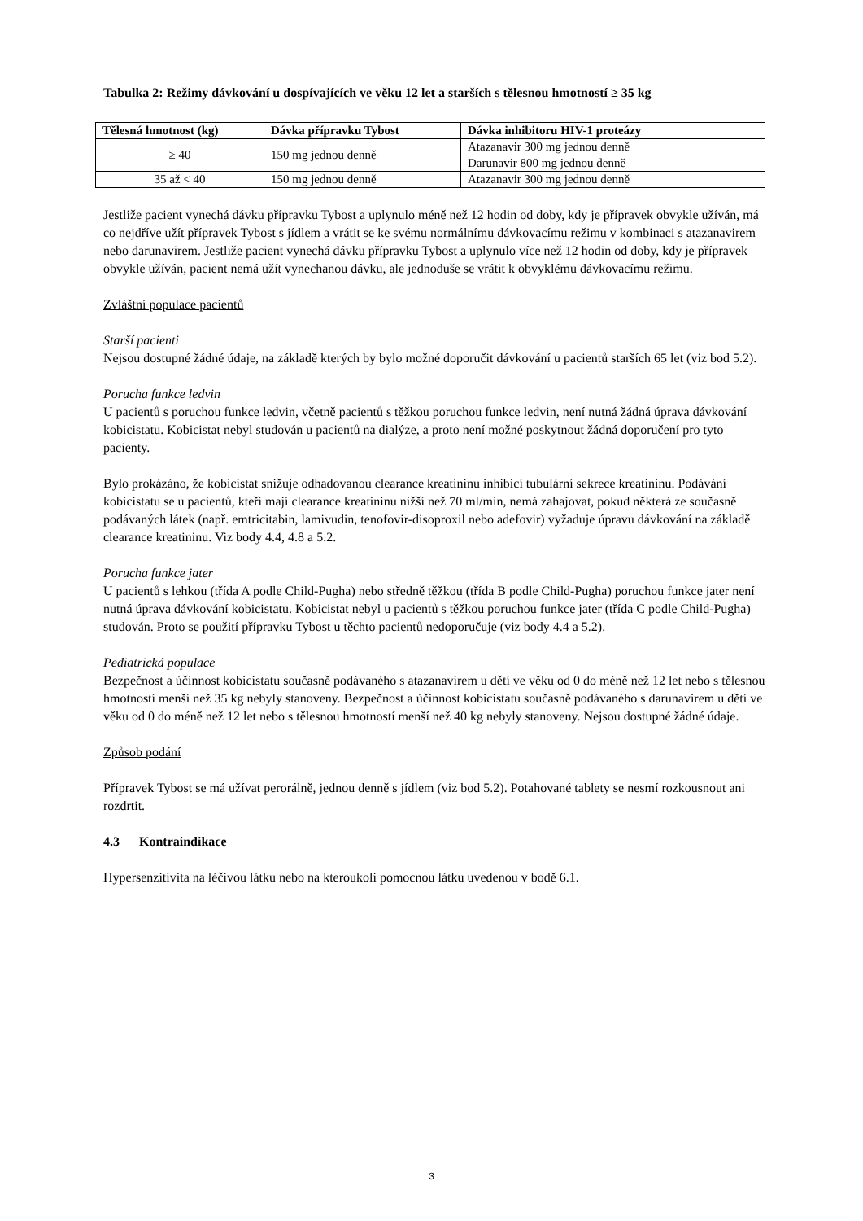Tabulka 2: Režimy dávkování u dospívajících ve věku 12 let a starších s tělesnou hmotností ≥ 35 kg
| Tělesná hmotnost (kg) | Dávka přípravku Tybost | Dávka inhibitoru HIV-1 proteázy |
| --- | --- | --- |
| ≥ 40 | 150 mg jednou denně | Atazanavir 300 mg jednou denně |
| | | Darunavir 800 mg jednou denně |
| 35 až < 40 | 150 mg jednou denně | Atazanavir 300 mg jednou denně |
Jestliže pacient vynechá dávku přípravku Tybost a uplynulo méně než 12 hodin od doby, kdy je přípravek obvykle užíván, má co nejdříve užít přípravek Tybost s jídlem a vrátit se ke svému normálnímu dávkovacímu režimu v kombinaci s atazanavirem nebo darunavirem. Jestliže pacient vynechá dávku přípravku Tybost a uplynulo více než 12 hodin od doby, kdy je přípravek obvykle užíván, pacient nemá užít vynechanou dávku, ale jednoduše se vrátit k obvyklému dávkovacímu režimu.
Zvláštní populace pacientů
Starší pacienti
Nejsou dostupné žádné údaje, na základě kterých by bylo možné doporučit dávkování u pacientů starších 65 let (viz bod 5.2).
Porucha funkce ledvin
U pacientů s poruchou funkce ledvin, včetně pacientů s těžkou poruchou funkce ledvin, není nutná žádná úprava dávkování kobicistatu. Kobicistat nebyl studován u pacientů na dialýze, a proto není možné poskytnout žádná doporučení pro tyto pacienty.
Bylo prokázáno, že kobicistat snižuje odhadovanou clearance kreatininu inhibicí tubulární sekrece kreatininu. Podávání kobicistatu se u pacientů, kteří mají clearance kreatininu nižší než 70 ml/min, nemá zahajovat, pokud některá ze současně podávaných látek (např. emtricitabin, lamivudin, tenofovir-disoproxil nebo adefovir) vyžaduje úpravu dávkování na základě clearance kreatininu. Viz body 4.4, 4.8 a 5.2.
Porucha funkce jater
U pacientů s lehkou (třída A podle Child-Pugha) nebo středně těžkou (třída B podle Child-Pugha) poruchou funkce jater není nutná úprava dávkování kobicistatu. Kobicistat nebyl u pacientů s těžkou poruchou funkce jater (třída C podle Child-Pugha) studován. Proto se použití přípravku Tybost u těchto pacientů nedoporučuje (viz body 4.4 a 5.2).
Pediatrická populace
Bezpečnost a účinnost kobicistatu současně podávaného s atazanavirem u dětí ve věku od 0 do méně než 12 let nebo s tělesnou hmotností menší než 35 kg nebyly stanoveny. Bezpečnost a účinnost kobicistatu současně podávaného s darunavirem u dětí ve věku od 0 do méně než 12 let nebo s tělesnou hmotností menší než 40 kg nebyly stanoveny. Nejsou dostupné žádné údaje.
Způsob podání
Přípravek Tybost se má užívat perorálně, jednou denně s jídlem (viz bod 5.2). Potahované tablety se nesmí rozkousnout ani rozdrtit.
4.3 Kontraindikace
Hypersenzitivita na léčivou látku nebo na kteroukoli pomocnou látku uvedenou v bodě 6.1.
3